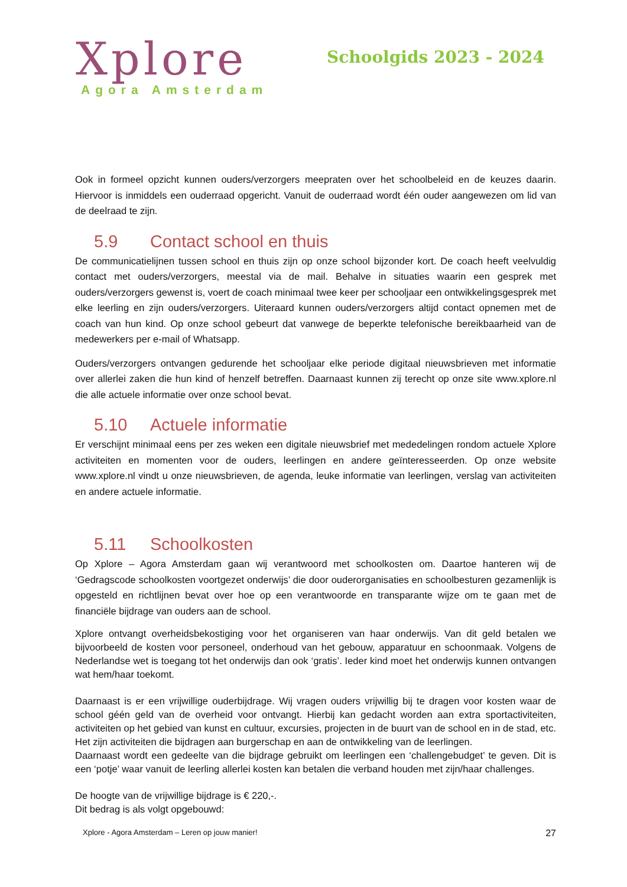Xplore
Agora Amsterdam
Schoolgids 2023 - 2024
Ook in formeel opzicht kunnen ouders/verzorgers meepraten over het schoolbeleid en de keuzes daarin. Hiervoor is inmiddels een ouderraad opgericht. Vanuit de ouderraad wordt één ouder aangewezen om lid van de deelraad te zijn.
5.9 Contact school en thuis
De communicatielijnen tussen school en thuis zijn op onze school bijzonder kort. De coach heeft veelvuldig contact met ouders/verzorgers, meestal via de mail. Behalve in situaties waarin een gesprek met ouders/verzorgers gewenst is, voert de coach minimaal twee keer per schooljaar een ontwikkelingsgesprek met elke leerling en zijn ouders/verzorgers. Uiteraard kunnen ouders/verzorgers altijd contact opnemen met de coach van hun kind. Op onze school gebeurt dat vanwege de beperkte telefonische bereikbaarheid van de medewerkers per e-mail of Whatsapp.
Ouders/verzorgers ontvangen gedurende het schooljaar elke periode digitaal nieuwsbrieven met informatie over allerlei zaken die hun kind of henzelf betreffen. Daarnaast kunnen zij terecht op onze site www.xplore.nl die alle actuele informatie over onze school bevat.
5.10 Actuele informatie
Er verschijnt minimaal eens per zes weken een digitale nieuwsbrief met mededelingen rondom actuele Xplore activiteiten en momenten voor de ouders, leerlingen en andere geïnteresseerden. Op onze website www.xplore.nl vindt u onze nieuwsbrieven, de agenda, leuke informatie van leerlingen, verslag van activiteiten en andere actuele informatie.
5.11 Schoolkosten
Op Xplore – Agora Amsterdam gaan wij verantwoord met schoolkosten om. Daartoe hanteren wij de ‘Gedragscode schoolkosten voortgezet onderwijs’ die door ouderorganisaties en schoolbesturen gezamenlijk is opgesteld en richtlijnen bevat over hoe op een verantwoorde en transparante wijze om te gaan met de financiële bijdrage van ouders aan de school.
Xplore ontvangt overheidsbekostiging voor het organiseren van haar onderwijs. Van dit geld betalen we bijvoorbeeld de kosten voor personeel, onderhoud van het gebouw, apparatuur en schoonmaak. Volgens de Nederlandse wet is toegang tot het onderwijs dan ook ‘gratis’. Ieder kind moet het onderwijs kunnen ontvangen wat hem/haar toekomt.
Daarnaast is er een vrijwillige ouderbijdrage. Wij vragen ouders vrijwillig bij te dragen voor kosten waar de school géén geld van de overheid voor ontvangt. Hierbij kan gedacht worden aan extra sportactiviteiten, activiteiten op het gebied van kunst en cultuur, excursies, projecten in de buurt van de school en in de stad, etc. Het zijn activiteiten die bijdragen aan burgerschap en aan de ontwikkeling van de leerlingen.
Daarnaast wordt een gedeelte van die bijdrage gebruikt om leerlingen een ‘challengebudget’ te geven. Dit is een ‘potje’ waar vanuit de leerling allerlei kosten kan betalen die verband houden met zijn/haar challenges.
De hoogte van de vrijwillige bijdrage is € 220,-.
Dit bedrag is als volgt opgebouwd:
Xplore - Agora Amsterdam – Leren op jouw manier! 27